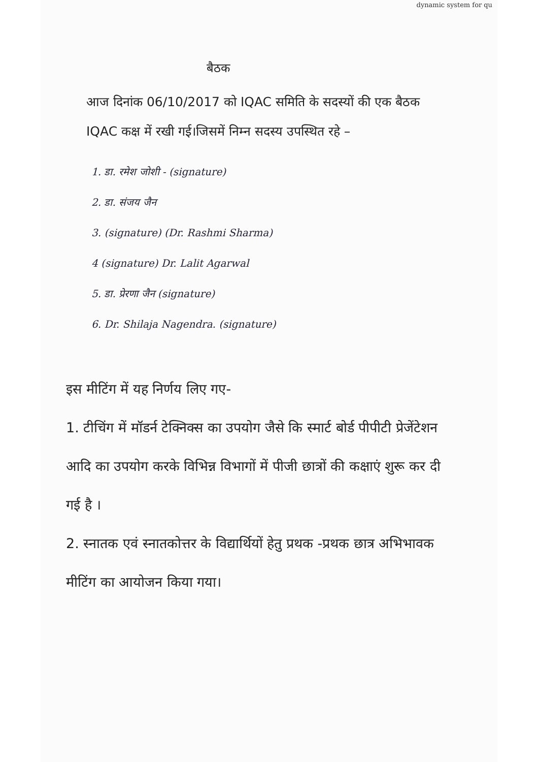dynamic system for qu
बैठक
आज दिनांक 06/10/2017 को IQAC समिति के सदस्यों की एक बैठक IQAC कक्ष में रखी गई।जिसमें निम्न सदस्य उपस्थित रहे –
1. डा. रमेश जोशी - (signature)
2. डा. संजय जैन
3. (signature) (Dr. Rashmi Sharma)
4 (signature) Dr. Lalit Agarwal
5. डा. प्रेरणा जैन (signature)
6. Dr. Shilaja Nagendra. (signature)
इस मीटिंग में यह निर्णय लिए गए-
1. टीचिंग में मॉडर्न टेक्निक्स का उपयोग जैसे कि स्मार्ट बोर्ड पीपीटी प्रेजेंटेशन आदि का उपयोग करके विभिन्न विभागों में पीजी छात्रों की कक्षाएं शुरू कर दी गई है ।
2. स्नातक एवं स्नातकोत्तर के विद्यार्थियों हेतु प्रथक -प्रथक छात्र अभिभावक मीटिंग का आयोजन किया गया।